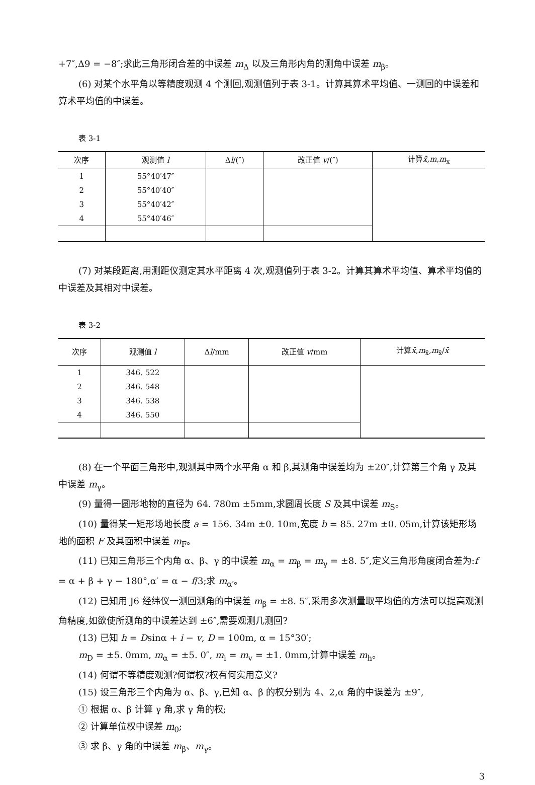+7″,Δ9 = −8″;求此三角形闭合差的中误差 m<sub>Δ</sub> 以及三角形内角的测角中误差 m<sub>β</sub>。
(6) 对某个水平角以等精度观测 4 个测回,观测值列于表 3-1。计算其算术平均值、一测回的中误差和算术平均值的中误差。
表 3-1
| 次序 | 观测值 l | Δ l /(″) | 改正值 v /(″) | 计算 x̄ , m , m<sub>x</sub> |
| --- | --- | --- | --- | --- |
| 1 | 55°40′47″ | | | |
| 2 | 55°40′40″ | | | |
| 3 | 55°40′42″ | | | |
| 4 | 55°40′46″ | | | |
(7) 对某段距离,用测距仪测定其水平距离 4 次,观测值列于表 3-2。计算其算术平均值、算术平均值的中误差及其相对中误差。
表 3-2
| 次序 | 观测值 l | Δ l /mm | 改正值 v /mm | 计算 x̄ , m<sub>x̄</sub>, m<sub>x̄</sub>/ x̄ |
| --- | --- | --- | --- | --- |
| 1 | 346. 522 | | | |
| 2 | 346. 548 | | | |
| 3 | 346. 538 | | | |
| 4 | 346. 550 | | | |
(8) 在一个平面三角形中,观测其中两个水平角 α 和 β,其测角中误差均为 ±20″,计算第三个角 γ 及其中误差 m<sub>γ</sub>。
(9) 量得一圆形地物的直径为 64. 780m ±5mm,求圆周长度 S 及其中误差 m<sub>S</sub>。
(10) 量得某一矩形场地长度 a = 156. 34m ±0. 10m,宽度 b = 85. 27m ±0. 05m,计算该矩形场地的面积 F 及其面积中误差 m<sub>F</sub>。
(11) 已知三角形三个内角 α、β、γ 的中误差 m<sub>α</sub> = m<sub>β</sub> = m<sub>γ</sub> = ±8. 5″,定义三角形角度闭合差为:f = α + β + γ − 180°,α′ = α − f/3;求 m<sub>α′</sub>。
(12) 已知用 J6 经纬仪一测回测角的中误差 m<sub>β</sub> = ±8. 5″,采用多次测量取平均值的方法可以提高观测角精度,如欲使所测角的中误差达到 ±6″,需要观测几测回?
(13) 已知 h = Dsinα + i − v, D = 100m, α = 15°30′;
m<sub>D</sub> = ±5. 0mm, m<sub>α</sub> = ±5. 0″, m<sub>i</sub> = m<sub>v</sub> = ±1. 0mm,计算中误差 m<sub>h</sub>。
(14) 何谓不等精度观测?何谓权?权有何实用意义?
(15) 设三角形三个内角为 α、β、γ,已知 α、β 的权分别为 4、2,α 角的中误差为 ±9″,
① 根据 α、β 计算 γ 角,求 γ 角的权;
② 计算单位权中误差 m<sub>0</sub>;
③ 求 β、γ 角的中误差 m<sub>β</sub>、m<sub>γ</sub>。
3